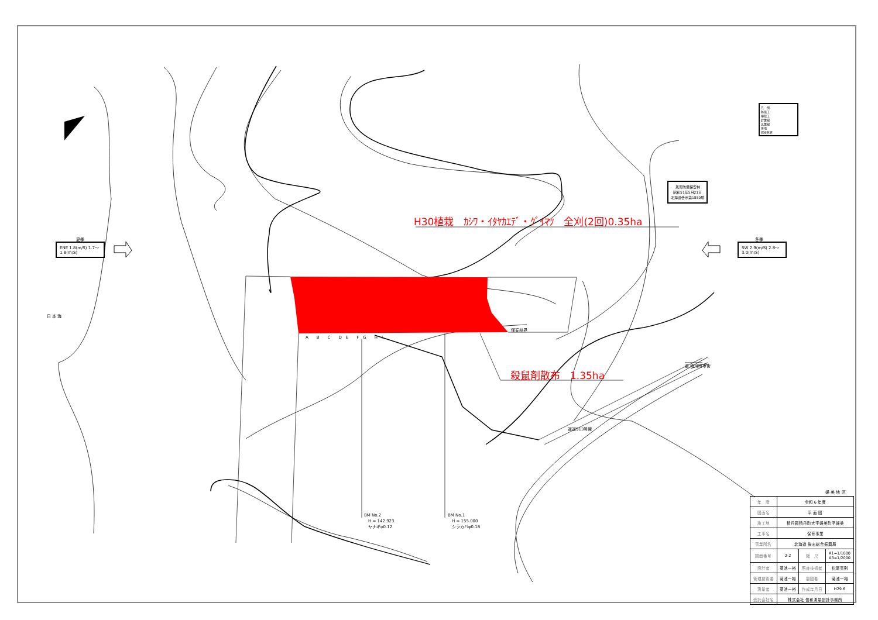夏季
ENE 1.8(m/S) 1.7〜1.8(m/S)
冬季
SW 2.9(m/S) 2.8〜3.0(m/S)
日 本 海
凡　例
防風工
植栽工
針葉樹
広葉樹
笹地
保安林界
風害防備保安林
昭和51年5月21日
北海道告示第1880号
H30植栽　ｶｼﾜ・ｲﾀﾔｶｴﾃﾞ・ｸﾞｲﾏﾂ　全刈(2回)0.35ha
殺鼠剤散布　1.35ha
A　　B　　C　　D　E　　F　G　　H　I
保安林界
BM No.2
　H = 142.923
　ヤナギφ0.12
BM No.1
　H = 155.000
　シラカバφ0.18
道道913号線
至 積丹町市街
婦 美 地 区
| 年 度 | 令和 6 年度 | | |
| 図面名 | 平 面 図 | | |
| 施工地 | 積丹郡積丹町大字婦美町字婦美 | | |
| 工事名 | 保育事業 | | |
| 事業所名 | 北海道 後志総合振興局 | | |
| 図面番号 | 2-2 | 縮 尺 | A1=1/1000 A3=1/2000 |
| 設計者 | 菊池一裕 | 照査技術者 | 松尾克則 |
| 管理技術者 | 菊池一裕 | 製図者 | 菊池一裕 |
| 測量者 | 菊池一裕 | 作成年月日 | H29.6 |
| 受託会社名 | 株式会社 信和測量設計事務所 | | |